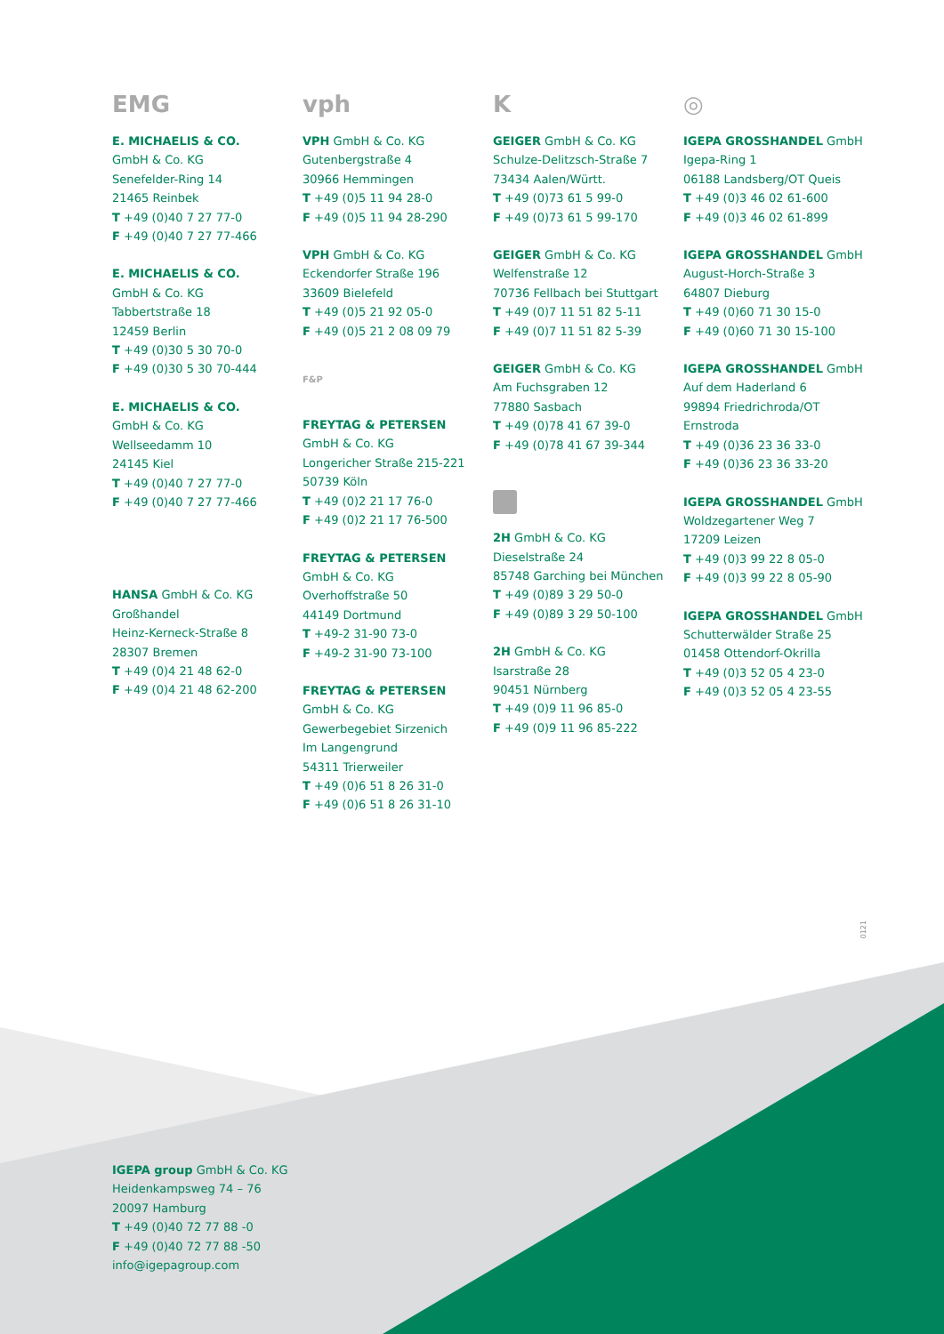EMG
E. MICHAELIS & CO.
GmbH & Co. KG
Senefelder-Ring 14
21465 Reinbek
T +49 (0)40 7 27 77-0
F +49 (0)40 7 27 77-466
E. MICHAELIS & CO.
GmbH & Co. KG
Tabbertstraße 18
12459 Berlin
T +49 (0)30 5 30 70-0
F +49 (0)30 5 30 70-444
E. MICHAELIS & CO.
GmbH & Co. KG
Wellseedamm 10
24145 Kiel
T +49 (0)40 7 27 77-0
F +49 (0)40 7 27 77-466
HANSA GmbH & Co. KG
Großhandel
Heinz-Kerneck-Straße 8
28307 Bremen
T +49 (0)4 21 48 62-0
F +49 (0)4 21 48 62-200
vph
VPH GmbH & Co. KG
Gutenbergstraße 4
30966 Hemmingen
T +49 (0)5 11 94 28-0
F +49 (0)5 11 94 28-290
VPH GmbH & Co. KG
Eckendorfer Straße 196
33609 Bielefeld
T +49 (0)5 21 92 05-0
F +49 (0)5 21 2 08 09 79
F&P
FREYTAG & PETERSEN
GmbH & Co. KG
Longericher Straße 215-221
50739 Köln
T +49 (0)2 21 17 76-0
F +49 (0)2 21 17 76-500
FREYTAG & PETERSEN
GmbH & Co. KG
Overhoffstraße 50
44149 Dortmund
T +49-2 31-90 73-0
F +49-2 31-90 73-100
FREYTAG & PETERSEN
GmbH & Co. KG
Gewerbegebiet Sirzenich
Im Langengrund
54311 Trierweiler
T +49 (0)6 51 8 26 31-0
F +49 (0)6 51 8 26 31-10
K
GEIGER GmbH & Co. KG
Schulze-Delitzsch-Straße 7
73434 Aalen/Württ.
T +49 (0)73 61 5 99-0
F +49 (0)73 61 5 99-170
GEIGER GmbH & Co. KG
Welfenstraße 12
70736 Fellbach bei Stuttgart
T +49 (0)7 11 51 82 5-11
F +49 (0)7 11 51 82 5-39
GEIGER GmbH & Co. KG
Am Fuchsgraben 12
77880 Sasbach
T +49 (0)78 41 67 39-0
F +49 (0)78 41 67 39-344
2H GmbH & Co. KG
Dieselstraße 24
85748 Garching bei München
T +49 (0)89 3 29 50-0
F +49 (0)89 3 29 50-100
2H GmbH & Co. KG
Isarstraße 28
90451 Nürnberg
T +49 (0)9 11 96 85-0
F +49 (0)9 11 96 85-222
◎
IGEPA GROSSHANDEL GmbH
Igepa-Ring 1
06188 Landsberg/OT Queis
T +49 (0)3 46 02 61-600
F +49 (0)3 46 02 61-899
IGEPA GROSSHANDEL GmbH
August-Horch-Straße 3
64807 Dieburg
T +49 (0)60 71 30 15-0
F +49 (0)60 71 30 15-100
IGEPA GROSSHANDEL GmbH
Auf dem Haderland 6
99894 Friedrichroda/OT
Ernstroda
T +49 (0)36 23 36 33-0
F +49 (0)36 23 36 33-20
IGEPA GROSSHANDEL GmbH
Woldzegartener Weg 7
17209 Leizen
T +49 (0)3 99 22 8 05-0
F +49 (0)3 99 22 8 05-90
IGEPA GROSSHANDEL GmbH
Schutterwälder Straße 25
01458 Ottendorf-Okrilla
T +49 (0)3 52 05 4 23-0
F +49 (0)3 52 05 4 23-55
0121
IGEPA group GmbH & Co. KG
Heidenkampsweg 74 – 76
20097 Hamburg
T +49 (0)40 72 77 88 -0
F +49 (0)40 72 77 88 -50
info@igepagroup.com